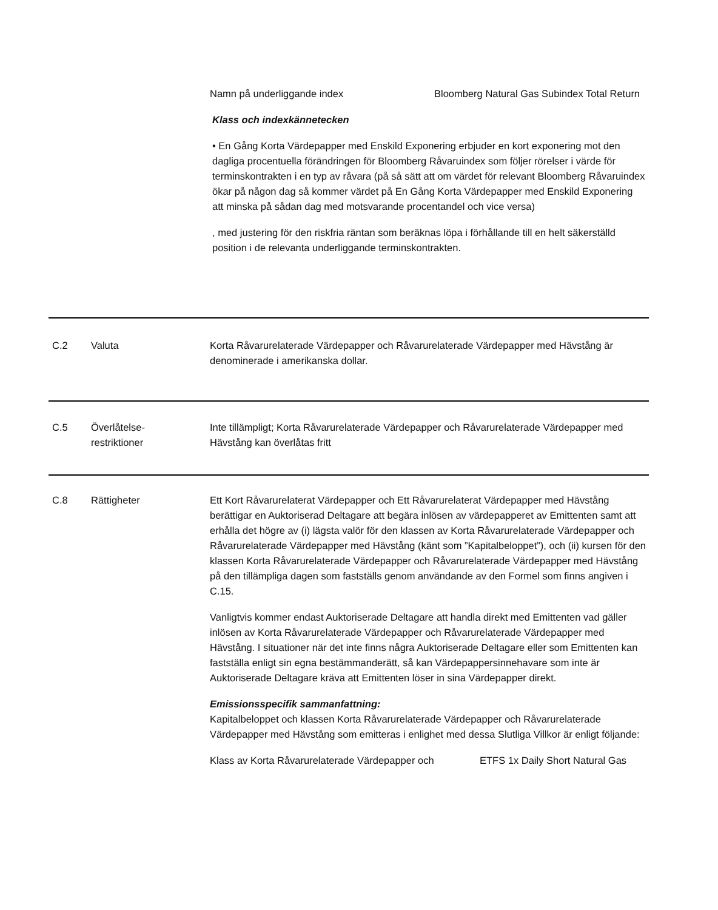| Namn på underliggande index | Bloomberg Natural Gas Subindex Total Return |
Klass och indexkännetecken
• En Gång Korta Värdepapper med Enskild Exponering erbjuder en kort exponering mot den dagliga procentuella förändringen för Bloomberg Råvaruindex som följer rörelser i värde för terminskontrakten i en typ av råvara (på så sätt att om värdet för relevant Bloomberg Råvaruindex ökar på någon dag så kommer värdet på En Gång Korta Värdepapper med Enskild Exponering att minska på sådan dag med motsvarande procentandel och vice versa)
, med justering för den riskfria räntan som beräknas löpa i förhållande till en helt säkerställd position i de relevanta underliggande terminskontrakten.
C.2 Valuta Korta Råvarurelaterade Värdepapper och Råvarurelaterade Värdepapper med Hävstång är denominerade i amerikanska dollar.
C.5 Överlåtelse-
restriktioner
Inte tillämpligt; Korta Råvarurelaterade Värdepapper och Råvarurelaterade Värdepapper med Hävstång kan överlåtas fritt
C.8 Rättigheter Ett Kort Råvarurelaterat Värdepapper och Ett Råvarurelaterat Värdepapper med Hävstång berättigar en Auktoriserad Deltagare att begära inlösen av värdepapperet av Emittenten samt att erhålla det högre av (i) lägsta valör för den klassen av Korta Råvarurelaterade Värdepapper och Råvarurelaterade Värdepapper med Hävstång (känt som ”Kapitalbeloppet”), och (ii) kursen för den klassen Korta Råvarurelaterade Värdepapper och Råvarurelaterade Värdepapper med Hävstång på den tillämpliga dagen som fastställs genom användande av den Formel som finns angiven i C.15.
Vanligtvis kommer endast Auktoriserade Deltagare att handla direkt med Emittenten vad gäller inlösen av Korta Råvarurelaterade Värdepapper och Råvarurelaterade Värdepapper med Hävstång. I situationer när det inte finns några Auktoriserade Deltagare eller som Emittenten kan fastställa enligt sin egna bestämmanderätt, så kan Värdepappersinnehavare som inte är Auktoriserade Deltagare kräva att Emittenten löser in sina Värdepapper direkt.
Emissionsspecifik sammanfattning:
Kapitalbeloppet och klassen Korta Råvarurelaterade Värdepapper och Råvarurelaterade Värdepapper med Hävstång som emitteras i enlighet med dessa Slutliga Villkor är enligt följande:
| Klass av Korta Råvarurelaterade Värdepapper och | ETFS 1x Daily Short Natural Gas |